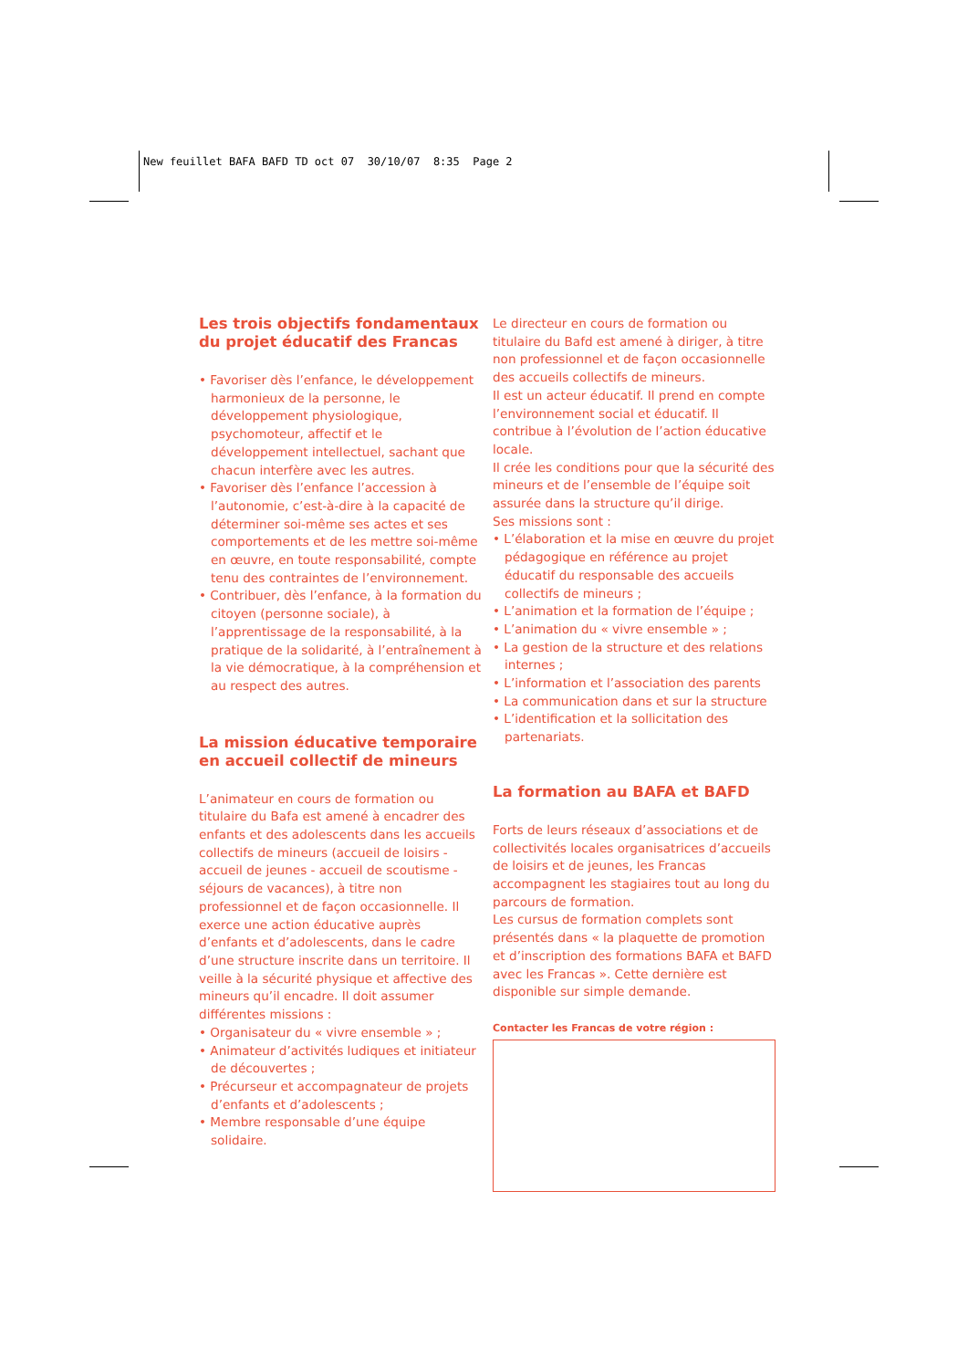New feuillet BAFA BAFD TD oct 07 30/10/07 8:35 Page 2
Les trois objectifs fondamentaux du projet éducatif des Francas
• Favoriser dès l’enfance, le développement harmonieux de la personne, le développement physiologique, psychomoteur, affectif et le développement intellectuel, sachant que chacun interfère avec les autres.
• Favoriser dès l’enfance l’accession à l’autonomie, c’est-à-dire à la capacité de déterminer soi-même ses actes et ses comportements et de les mettre soi-même en œuvre, en toute responsabilité, compte tenu des contraintes de l’environnement.
• Contribuer, dès l’enfance, à la formation du citoyen (personne sociale), à l’apprentissage de la responsabilité, à la pratique de la solidarité, à l’entraînement à la vie démocratique, à la compréhension et au respect des autres.
La mission éducative temporaire en accueil collectif de mineurs
L’animateur en cours de formation ou titulaire du Bafa est amené à encadrer des enfants et des adolescents dans les accueils collectifs de mineurs (accueil de loisirs - accueil de jeunes - accueil de scoutisme - séjours de vacances), à titre non professionnel et de façon occasionnelle. Il exerce une action éducative auprès d’enfants et d’adolescents, dans le cadre d’une structure inscrite dans un territoire. Il veille à la sécurité physique et affective des mineurs qu’il encadre. Il doit assumer différentes missions :
• Organisateur du « vivre ensemble » ;
• Animateur d’activités ludiques et initiateur de découvertes ;
• Précurseur et accompagnateur de projets d’enfants et d’adolescents ;
• Membre responsable d’une équipe solidaire.
Le directeur en cours de formation ou titulaire du Bafd est amené à diriger, à titre non professionnel et de façon occasionnelle des accueils collectifs de mineurs.
Il est un acteur éducatif. Il prend en compte l’environnement social et éducatif. Il contribue à l’évolution de l’action éducative locale.
Il crée les conditions pour que la sécurité des mineurs et de l’ensemble de l’équipe soit assurée dans la structure qu’il dirige.
Ses missions sont :
• L’élaboration et la mise en œuvre du projet pédagogique en référence au projet éducatif du responsable des accueils collectifs de mineurs ;
• L’animation et la formation de l’équipe ;
• L’animation du « vivre ensemble » ;
• La gestion de la structure et des relations internes ;
• L’information et l’association des parents
• La communication dans et sur la structure
• L’identification et la sollicitation des partenariats.
La formation au BAFA et BAFD
Forts de leurs réseaux d’associations et de collectivités locales organisatrices d’accueils de loisirs et de jeunes, les Francas accompagnent les stagiaires tout au long du parcours de formation.
Les cursus de formation complets sont présentés dans « la plaquette de promotion et d’inscription des formations BAFA et BAFD avec les Francas ». Cette dernière est disponible sur simple demande.
Contacter les Francas de votre région :